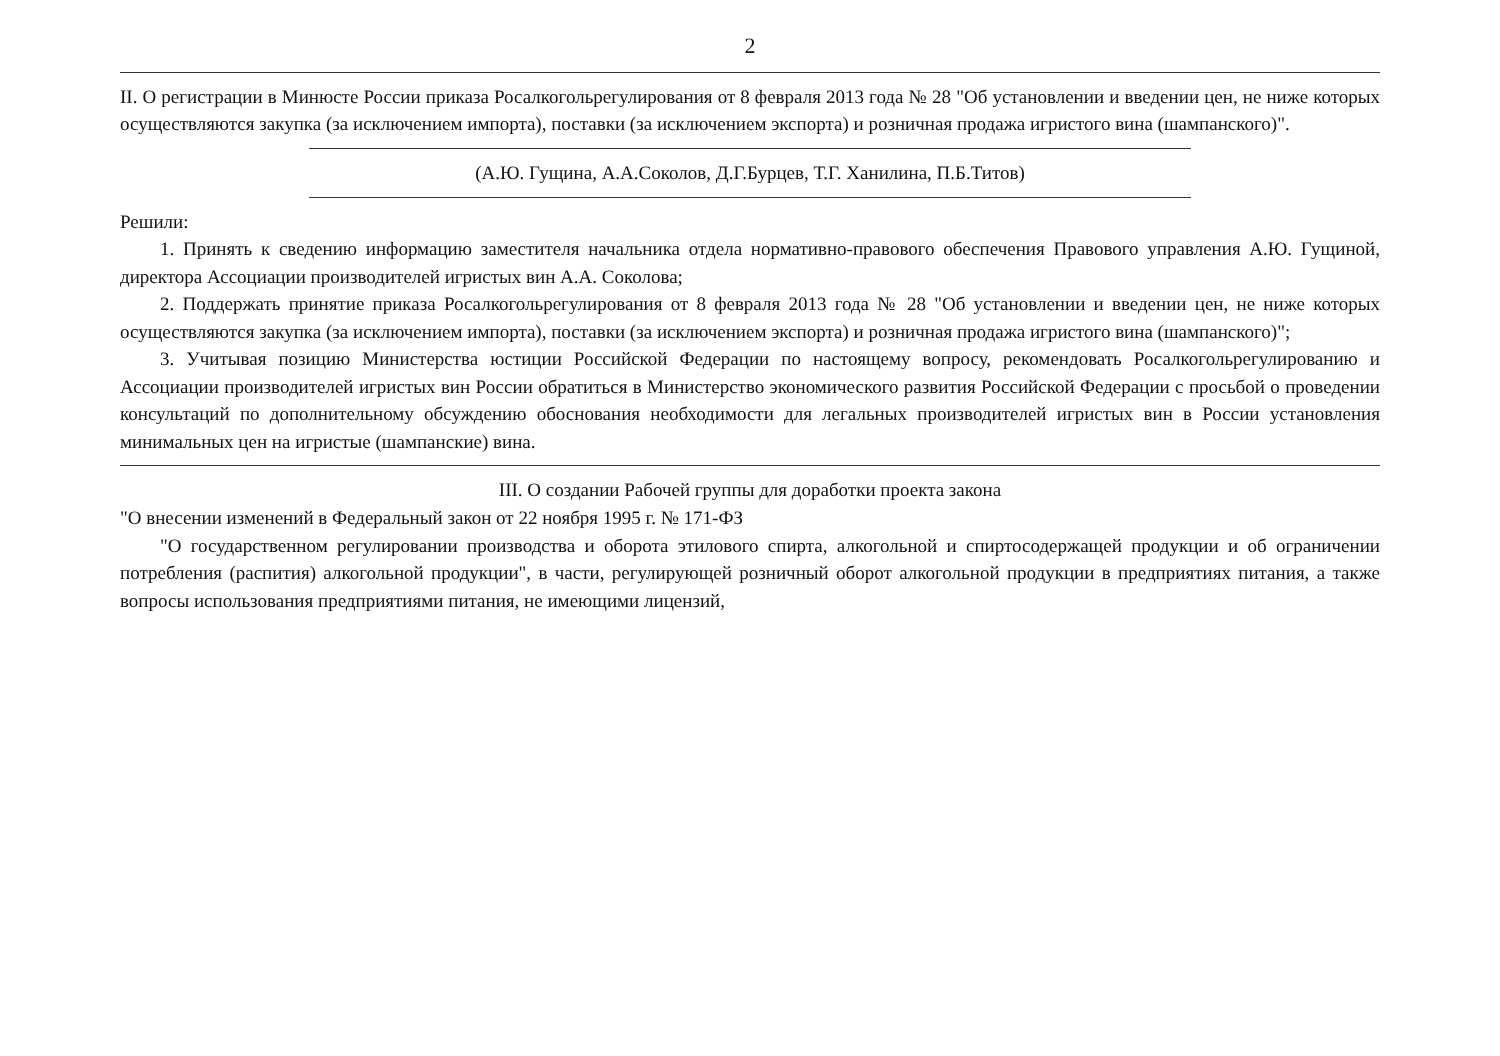2
II. О регистрации в Минюсте России приказа Росалкогольрегулирования от 8 февраля 2013 года № 28 "Об установлении и введении цен, не ниже которых осуществляются закупка (за исключением импорта), поставки (за исключением экспорта) и розничная продажа игристого вина (шампанского)".
(А.Ю. Гущина, А.А.Соколов, Д.Г.Бурцев, Т.Г. Ханилина, П.Б.Титов)
Решили:
1. Принять к сведению информацию заместителя начальника отдела нормативно-правового обеспечения Правового управления А.Ю. Гущиной, директора Ассоциации производителей игристых вин А.А. Соколова;
2. Поддержать принятие приказа Росалкогольрегулирования от 8 февраля 2013 года № 28 "Об установлении и введении цен, не ниже которых осуществляются закупка (за исключением импорта), поставки (за исключением экспорта) и розничная продажа игристого вина (шампанского)";
3. Учитывая позицию Министерства юстиции Российской Федерации по настоящему вопросу, рекомендовать Росалкогольрегулированию и Ассоциации производителей игристых вин России обратиться в Министерство экономического развития Российской Федерации с просьбой о проведении консультаций по дополнительному обсуждению обоснования необходимости для легальных производителей игристых вин в России установления минимальных цен на игристые (шампанские) вина.
III. О создании Рабочей группы для доработки проекта закона
"О внесении изменений в Федеральный закон от 22 ноября 1995 г. № 171-ФЗ
"О государственном регулировании производства и оборота этилового спирта, алкогольной и спиртосодержащей продукции и об ограничении потребления (распития) алкогольной продукции", в части, регулирующей розничный оборот алкогольной продукции в предприятиях питания, а также вопросы использования предприятиями питания, не имеющими лицензий,